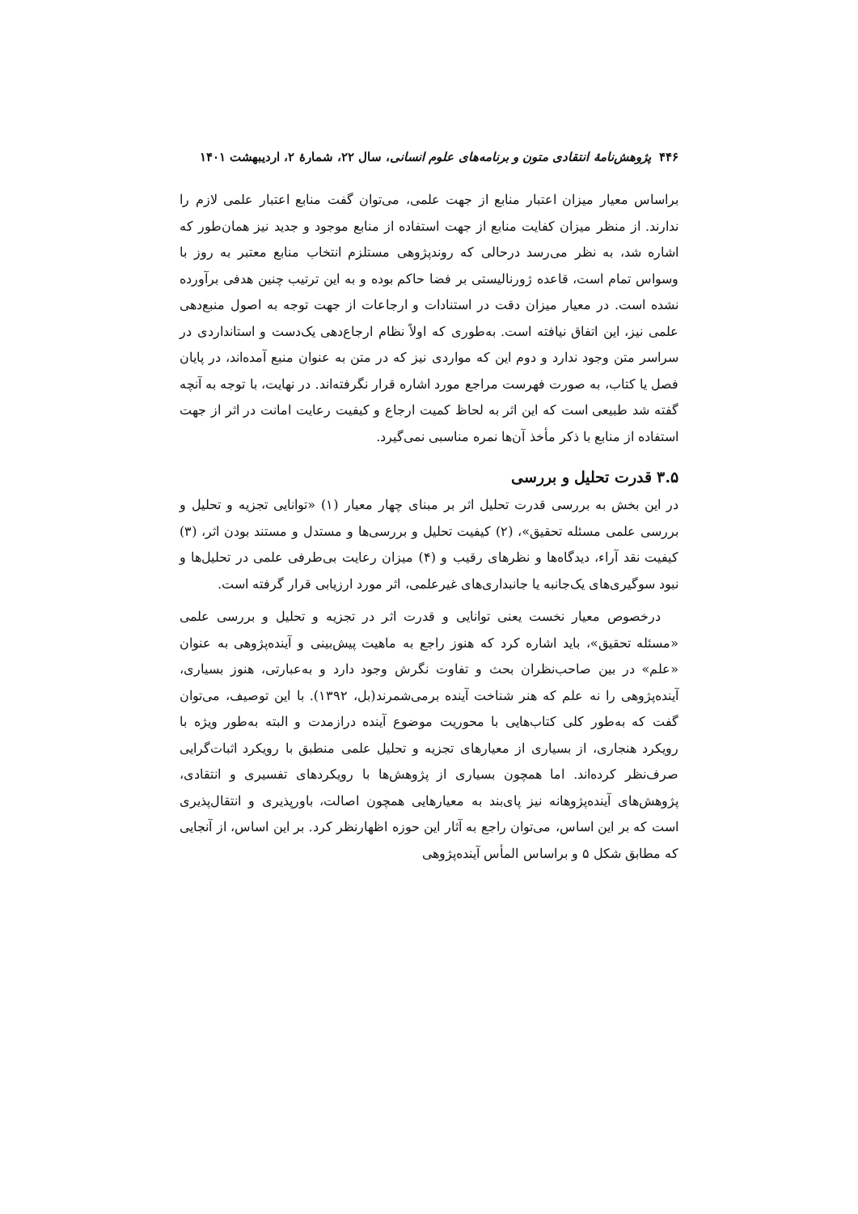۴۴۶ پژوهش‌نامهٔ انتقادی متون و برنامه‌های علوم انسانی، سال ۲۲، شمارهٔ ۲، اردیبهشت ۱۴۰۱
براساس معیار میزان اعتبار منابع از جهت علمی، می‌توان گفت منابع اعتبار علمی لازم را ندارند. از منظر میزان کفایت منابع از جهت استفاده از منابع موجود و جدید نیز همان‌طور که اشاره شد، به نظر می‌رسد درحالی که روندپژوهی مستلزم انتخاب منابع معتبر به روز با وسواس تمام است، قاعده ژورنالیستی بر فضا حاکم بوده و به این ترتیب چنین هدفی برآورده نشده است. در معیار میزان دقت در استنادات و ارجاعات از جهت توجه به اصول منبع‌دهی علمی نیز، این اتفاق نیافته است. به‌طوری که اولاً نظام ارجاع‌دهی یک‌دست و استانداردی در سراسر متن وجود ندارد و دوم این که مواردی نیز که در متن به عنوان منبع آمده‌اند، در پایان فصل یا کتاب، به صورت فهرست مراجع مورد اشاره قرار نگرفته‌اند. در نهایت، با توجه به آنچه گفته شد طبیعی است که این اثر به لحاظ کمیت ارجاع و کیفیت رعایت امانت در اثر از جهت استفاده از منابع با ذکر مأخذ آن‌ها نمره مناسبی نمی‌گیرد.
۳.۵ قدرت تحلیل و بررسی
در این بخش به بررسی قدرت تحلیل اثر بر مبنای چهار معیار (۱) «توانایی تجزیه و تحلیل و بررسی علمی مسئله تحقیق»، (۲) کیفیت تحلیل و بررسی‌ها و مستدل و مستند بودن اثر، (۳) کیفیت نقد آراء، دیدگاه‌ها و نظرهای رقیب و (۴) میزان رعایت بی‌طرفی علمی در تحلیل‌ها و نبود سوگیری‌های یک‌جانبه یا جانبداری‌های غیرعلمی، اثر مورد ارزیابی قرار گرفته است.
درخصوص معیار نخست یعنی توانایی و قدرت اثر در تجزیه و تحلیل و بررسی علمی «مسئله تحقیق»، باید اشاره کرد که هنوز راجع به ماهیت پیش‌بینی و آینده‌پژوهی به عنوان «علم» در بین صاحب‌نظران بحث و تفاوت نگرش وجود دارد و به‌عبارتی، هنوز بسیاری، آینده‌پژوهی را نه علم که هنر شناخت آینده برمی‌شمرند(بل، ۱۳۹۲). با این توصیف، می‌توان گفت که به‌طور کلی کتاب‌هایی با محوریت موضوع آینده درازمدت و البته به‌طور ویژه با رویکرد هنجاری، از بسیاری از معیارهای تجزیه و تحلیل علمی منطبق با رویکرد اثبات‌گرایی صرف‌نظر کرده‌اند. اما همچون بسیاری از پژوهش‌ها با رویکردهای تفسیری و انتقادی، پژوهش‌های آینده‌پژوهانه نیز پای‌بند به معیارهایی همچون اصالت، باورپذیری و انتقال‌پذیری است که بر این اساس، می‌توان راجع به آثار این حوزه اظهارنظر کرد. بر این اساس، از آنجایی که مطابق شکل ۵ و براساس المأس آینده‌پژوهی